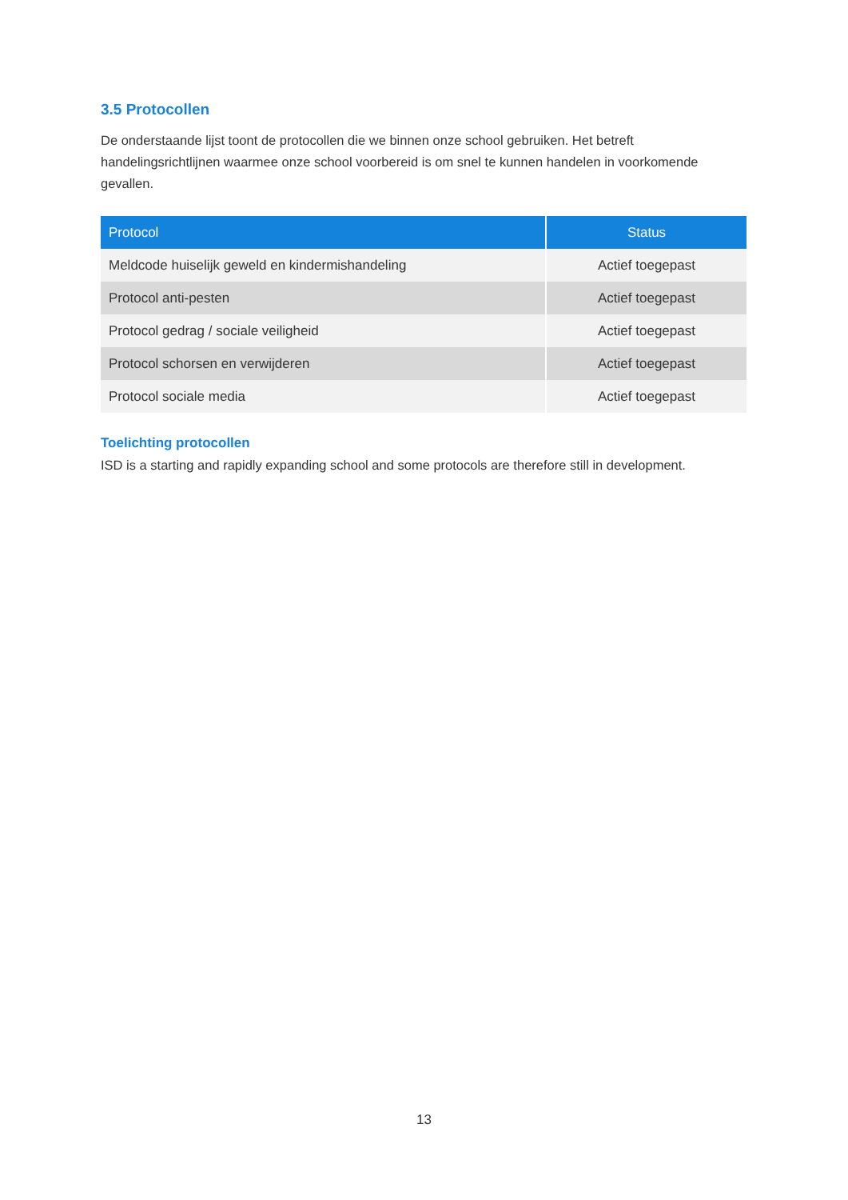3.5 Protocollen
De onderstaande lijst toont de protocollen die we binnen onze school gebruiken. Het betreft handelingsrichtlijnen waarmee onze school voorbereid is om snel te kunnen handelen in voorkomende gevallen.
| Protocol | Status |
| --- | --- |
| Meldcode huiselijk geweld en kindermishandeling | Actief toegepast |
| Protocol anti-pesten | Actief toegepast |
| Protocol gedrag / sociale veiligheid | Actief toegepast |
| Protocol schorsen en verwijderen | Actief toegepast |
| Protocol sociale media | Actief toegepast |
Toelichting protocollen
ISD is a starting and rapidly expanding school and some protocols are therefore still in development.
13